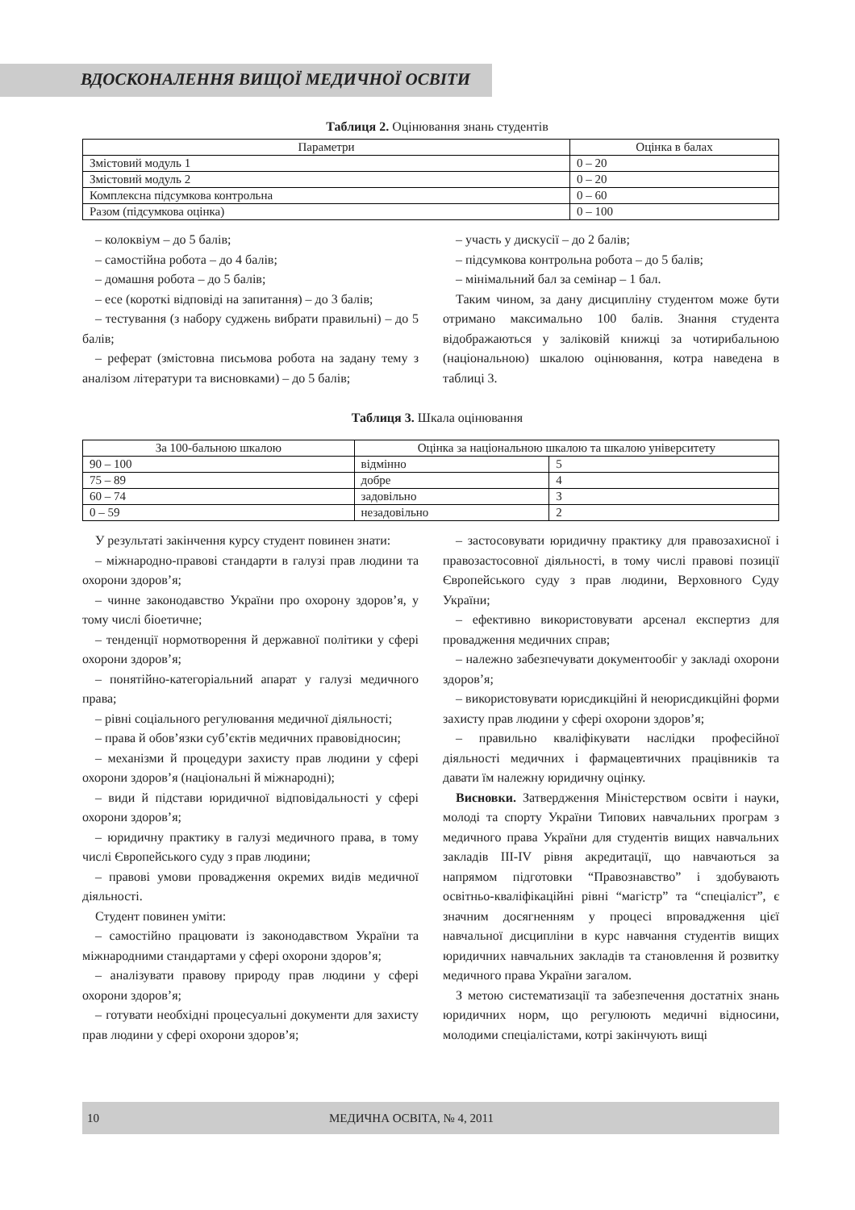ВДОСКОНАЛЕННЯ ВИЩОЇ МЕДИЧНОЇ ОСВІТИ
Таблиця 2. Оцінювання знань студентів
| Параметри | Оцінка в балах |
| --- | --- |
| Змістовий модуль 1 | 0 – 20 |
| Змістовий модуль 2 | 0 – 20 |
| Комплексна підсумкова контрольна | 0 – 60 |
| Разом (підсумкова оцінка) | 0 – 100 |
– колоквіум – до 5 балів;
– самостійна робота – до 4 балів;
– домашня робота – до 5 балів;
– есе (короткі відповіді на запитання) – до 3 балів;
– тестування (з набору суджень вибрати правильні) – до 5 балів;
– реферат (змістовна письмова робота на задану тему з аналізом літератури та висновками) – до 5 балів;
– участь у дискусії – до 2 балів;
– підсумкова контрольна робота – до 5 балів;
– мінімальний бал за семінар – 1 бал.
Таким чином, за дану дисципліну студентом може бути отримано максимально 100 балів. Знання студента відображаються у заліковій книжці за чотирибальною (національною) шкалою оцінювання, котра наведена в таблиці 3.
Таблиця 3. Шкала оцінювання
| За 100-бальною шкалою | Оцінка за національною шкалою та шкалою університету | |
| --- | --- | --- |
| 90 – 100 | відмінно | 5 |
| 75 – 89 | добре | 4 |
| 60 – 74 | задовільно | 3 |
| 0 – 59 | незадовільно | 2 |
У результаті закінчення курсу студент повинен знати:
– міжнародно-правові стандарти в галузі прав людини та охорони здоров’я;
– чинне законодавство України про охорону здоров’я, у тому числі біоетичне;
– тенденції нормотворення й державної політики у сфері охорони здоров’я;
– понятійно-категоріальний апарат у галузі медичного права;
– рівні соціального регулювання медичної діяльності;
– права й обов’язки суб’єктів медичних правовідносин;
– механізми й процедури захисту прав людини у сфері охорони здоров’я (національні й міжнародні);
– види й підстави юридичної відповідальності у сфері охорони здоров’я;
– юридичну практику в галузі медичного права, в тому числі Європейського суду з прав людини;
– правові умови провадження окремих видів медичної діяльності.
Студент повинен уміти:
– самостійно працювати із законодавством України та міжнародними стандартами у сфері охорони здоров’я;
– аналізувати правову природу прав людини у сфері охорони здоров’я;
– готувати необхідні процесуальні документи для захисту прав людини у сфері охорони здоров’я;
– застосовувати юридичну практику для правозахисної і правозастосовної діяльності, в тому числі правові позиції Європейського суду з прав людини, Верховного Суду України;
– ефективно використовувати арсенал експертиз для провадження медичних справ;
– належно забезпечувати документообіг у закладі охорони здоров’я;
– використовувати юрисдикційні й неюрисдикційні форми захисту прав людини у сфері охорони здоров’я;
– правильно кваліфікувати наслідки професійної діяльності медичних і фармацевтичних працівників та давати їм належну юридичну оцінку.
Висновки. Затвердження Міністерством освіти і науки, молоді та спорту України Типових навчальних програм з медичного права України для студентів вищих навчальних закладів III-IV рівня акредитації, що навчаються за напрямом підготовки “Правознавство” і здобувають освітньо-кваліфікаційні рівні “магістр” та “спеціаліст”, є значним досягненням у процесі впровадження цієї навчальної дисципліни в курс навчання студентів вищих юридичних навчальних закладів та становлення й розвитку медичного права України загалом.
З метою систематизації та забезпечення достатніх знань юридичних норм, що регулюють медичні відносини, молодими спеціалістами, котрі закінчують вищі
10 МЕДИЧНА ОСВІТА, № 4, 2011